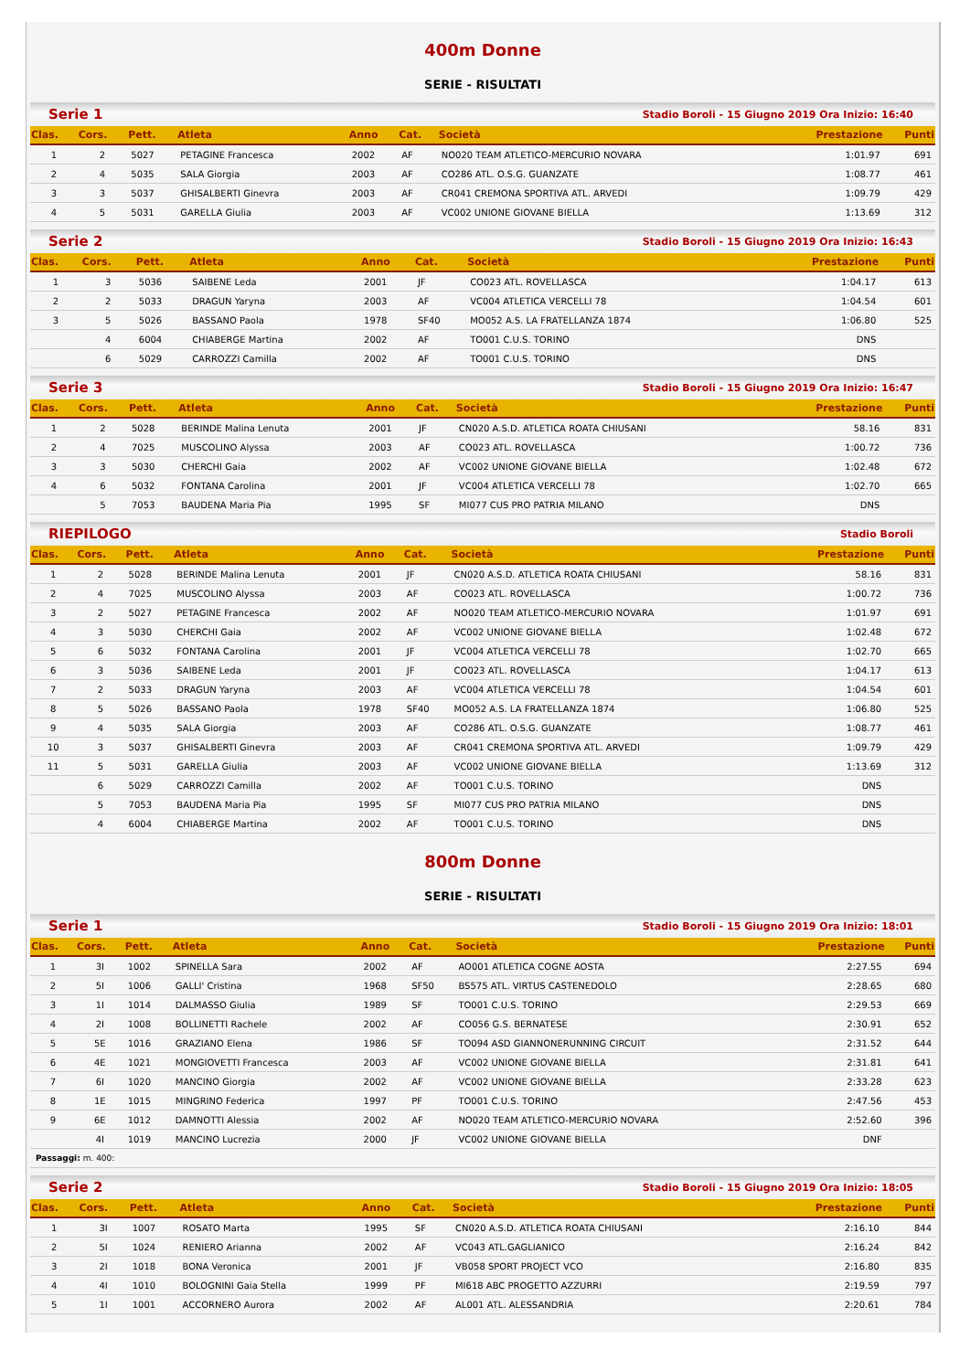400m Donne
SERIE - RISULTATI
Serie 1 Stadio Boroli - 15 Giugno 2019 Ora Inizio: 16:40
| Clas. | Cors. | Pett. | Atleta | Anno | Cat. | Società | Prestazione | Punti |
| --- | --- | --- | --- | --- | --- | --- | --- | --- |
| 1 | 2 | 5027 | PETAGINE Francesca | 2002 | AF | NO020 TEAM ATLETICO-MERCURIO NOVARA | 1:01.97 | 691 |
| 2 | 4 | 5035 | SALA Giorgia | 2003 | AF | CO286 ATL. O.S.G. GUANZATE | 1:08.77 | 461 |
| 3 | 3 | 5037 | GHISALBERTI Ginevra | 2003 | AF | CR041 CREMONA SPORTIVA ATL. ARVEDI | 1:09.79 | 429 |
| 4 | 5 | 5031 | GARELLA Giulia | 2003 | AF | VC002 UNIONE GIOVANE BIELLA | 1:13.69 | 312 |
Serie 2 Stadio Boroli - 15 Giugno 2019 Ora Inizio: 16:43
| Clas. | Cors. | Pett. | Atleta | Anno | Cat. | Società | Prestazione | Punti |
| --- | --- | --- | --- | --- | --- | --- | --- | --- |
| 1 | 3 | 5036 | SAIBENE Leda | 2001 | JF | CO023 ATL. ROVELLASCA | 1:04.17 | 613 |
| 2 | 2 | 5033 | DRAGUN Yaryna | 2003 | AF | VC004 ATLETICA VERCELLI 78 | 1:04.54 | 601 |
| 3 | 5 | 5026 | BASSANO Paola | 1978 | SF40 | MO052 A.S. LA FRATELLANZA 1874 | 1:06.80 | 525 |
| | 4 | 6004 | CHIABERGE Martina | 2002 | AF | TO001 C.U.S. TORINO | DNS | |
| | 6 | 5029 | CARROZZI Camilla | 2002 | AF | TO001 C.U.S. TORINO | DNS | |
Serie 3 Stadio Boroli - 15 Giugno 2019 Ora Inizio: 16:47
| Clas. | Cors. | Pett. | Atleta | Anno | Cat. | Società | Prestazione | Punti |
| --- | --- | --- | --- | --- | --- | --- | --- | --- |
| 1 | 2 | 5028 | BERINDE Malina Lenuta | 2001 | JF | CN020 A.S.D. ATLETICA ROATA CHIUSANI | 58.16 | 831 |
| 2 | 4 | 7025 | MUSCOLINO Alyssa | 2003 | AF | CO023 ATL. ROVELLASCA | 1:00.72 | 736 |
| 3 | 3 | 5030 | CHERCHI Gaia | 2002 | AF | VC002 UNIONE GIOVANE BIELLA | 1:02.48 | 672 |
| 4 | 6 | 5032 | FONTANA Carolina | 2001 | JF | VC004 ATLETICA VERCELLI 78 | 1:02.70 | 665 |
| | 5 | 7053 | BAUDENA Maria Pia | 1995 | SF | MI077 CUS PRO PATRIA MILANO | DNS | |
RIEPILOGO Stadio Boroli
| Clas. | Cors. | Pett. | Atleta | Anno | Cat. | Società | Prestazione | Punti |
| --- | --- | --- | --- | --- | --- | --- | --- | --- |
| 1 | 2 | 5028 | BERINDE Malina Lenuta | 2001 | JF | CN020 A.S.D. ATLETICA ROATA CHIUSANI | 58.16 | 831 |
| 2 | 4 | 7025 | MUSCOLINO Alyssa | 2003 | AF | CO023 ATL. ROVELLASCA | 1:00.72 | 736 |
| 3 | 2 | 5027 | PETAGINE Francesca | 2002 | AF | NO020 TEAM ATLETICO-MERCURIO NOVARA | 1:01.97 | 691 |
| 4 | 3 | 5030 | CHERCHI Gaia | 2002 | AF | VC002 UNIONE GIOVANE BIELLA | 1:02.48 | 672 |
| 5 | 6 | 5032 | FONTANA Carolina | 2001 | JF | VC004 ATLETICA VERCELLI 78 | 1:02.70 | 665 |
| 6 | 3 | 5036 | SAIBENE Leda | 2001 | JF | CO023 ATL. ROVELLASCA | 1:04.17 | 613 |
| 7 | 2 | 5033 | DRAGUN Yaryna | 2003 | AF | VC004 ATLETICA VERCELLI 78 | 1:04.54 | 601 |
| 8 | 5 | 5026 | BASSANO Paola | 1978 | SF40 | MO052 A.S. LA FRATELLANZA 1874 | 1:06.80 | 525 |
| 9 | 4 | 5035 | SALA Giorgia | 2003 | AF | CO286 ATL. O.S.G. GUANZATE | 1:08.77 | 461 |
| 10 | 3 | 5037 | GHISALBERTI Ginevra | 2003 | AF | CR041 CREMONA SPORTIVA ATL. ARVEDI | 1:09.79 | 429 |
| 11 | 5 | 5031 | GARELLA Giulia | 2003 | AF | VC002 UNIONE GIOVANE BIELLA | 1:13.69 | 312 |
| | 6 | 5029 | CARROZZI Camilla | 2002 | AF | TO001 C.U.S. TORINO | DNS | |
| | 5 | 7053 | BAUDENA Maria Pia | 1995 | SF | MI077 CUS PRO PATRIA MILANO | DNS | |
| | 4 | 6004 | CHIABERGE Martina | 2002 | AF | TO001 C.U.S. TORINO | DNS | |
800m Donne
SERIE - RISULTATI
Serie 1 Stadio Boroli - 15 Giugno 2019 Ora Inizio: 18:01
| Clas. | Cors. | Pett. | Atleta | Anno | Cat. | Società | Prestazione | Punti |
| --- | --- | --- | --- | --- | --- | --- | --- | --- |
| 1 | 3I | 1002 | SPINELLA Sara | 2002 | AF | AO001 ATLETICA COGNE AOSTA | 2:27.55 | 694 |
| 2 | 5I | 1006 | GALLI' Cristina | 1968 | SF50 | BS575 ATL. VIRTUS CASTENEDOLO | 2:28.65 | 680 |
| 3 | 1I | 1014 | DALMASSO Giulia | 1989 | SF | TO001 C.U.S. TORINO | 2:29.53 | 669 |
| 4 | 2I | 1008 | BOLLINETTI Rachele | 2002 | AF | CO056 G.S. BERNATESE | 2:30.91 | 652 |
| 5 | 5E | 1016 | GRAZIANO Elena | 1986 | SF | TO094 ASD GIANNONERUNNING CIRCUIT | 2:31.52 | 644 |
| 6 | 4E | 1021 | MONGIOVETTI Francesca | 2003 | AF | VC002 UNIONE GIOVANE BIELLA | 2:31.81 | 641 |
| 7 | 6I | 1020 | MANCINO Giorgia | 2002 | AF | VC002 UNIONE GIOVANE BIELLA | 2:33.28 | 623 |
| 8 | 1E | 1015 | MINGRINO Federica | 1997 | PF | TO001 C.U.S. TORINO | 2:47.56 | 453 |
| 9 | 6E | 1012 | DAMNOTTI Alessia | 2002 | AF | NO020 TEAM ATLETICO-MERCURIO NOVARA | 2:52.60 | 396 |
| | 4I | 1019 | MANCINO Lucrezia | 2000 | JF | VC002 UNIONE GIOVANE BIELLA | DNF | |
| Passaggi: m. 400: | | | | | | | | |
Serie 2 Stadio Boroli - 15 Giugno 2019 Ora Inizio: 18:05
| Clas. | Cors. | Pett. | Atleta | Anno | Cat. | Società | Prestazione | Punti |
| --- | --- | --- | --- | --- | --- | --- | --- | --- |
| 1 | 3I | 1007 | ROSATO Marta | 1995 | SF | CN020 A.S.D. ATLETICA ROATA CHIUSANI | 2:16.10 | 844 |
| 2 | 5I | 1024 | RENIERO Arianna | 2002 | AF | VC043 ATL.GAGLIANICO | 2:16.24 | 842 |
| 3 | 2I | 1018 | BONA Veronica | 2001 | JF | VB058 SPORT PROJECT VCO | 2:16.80 | 835 |
| 4 | 4I | 1010 | BOLOGNINI Gaia Stella | 1999 | PF | MI618 ABC PROGETTO AZZURRI | 2:19.59 | 797 |
| 5 | 1I | 1001 | ACCORNERO Aurora | 2002 | AF | AL001 ATL. ALESSANDRIA | 2:20.61 | 784 |